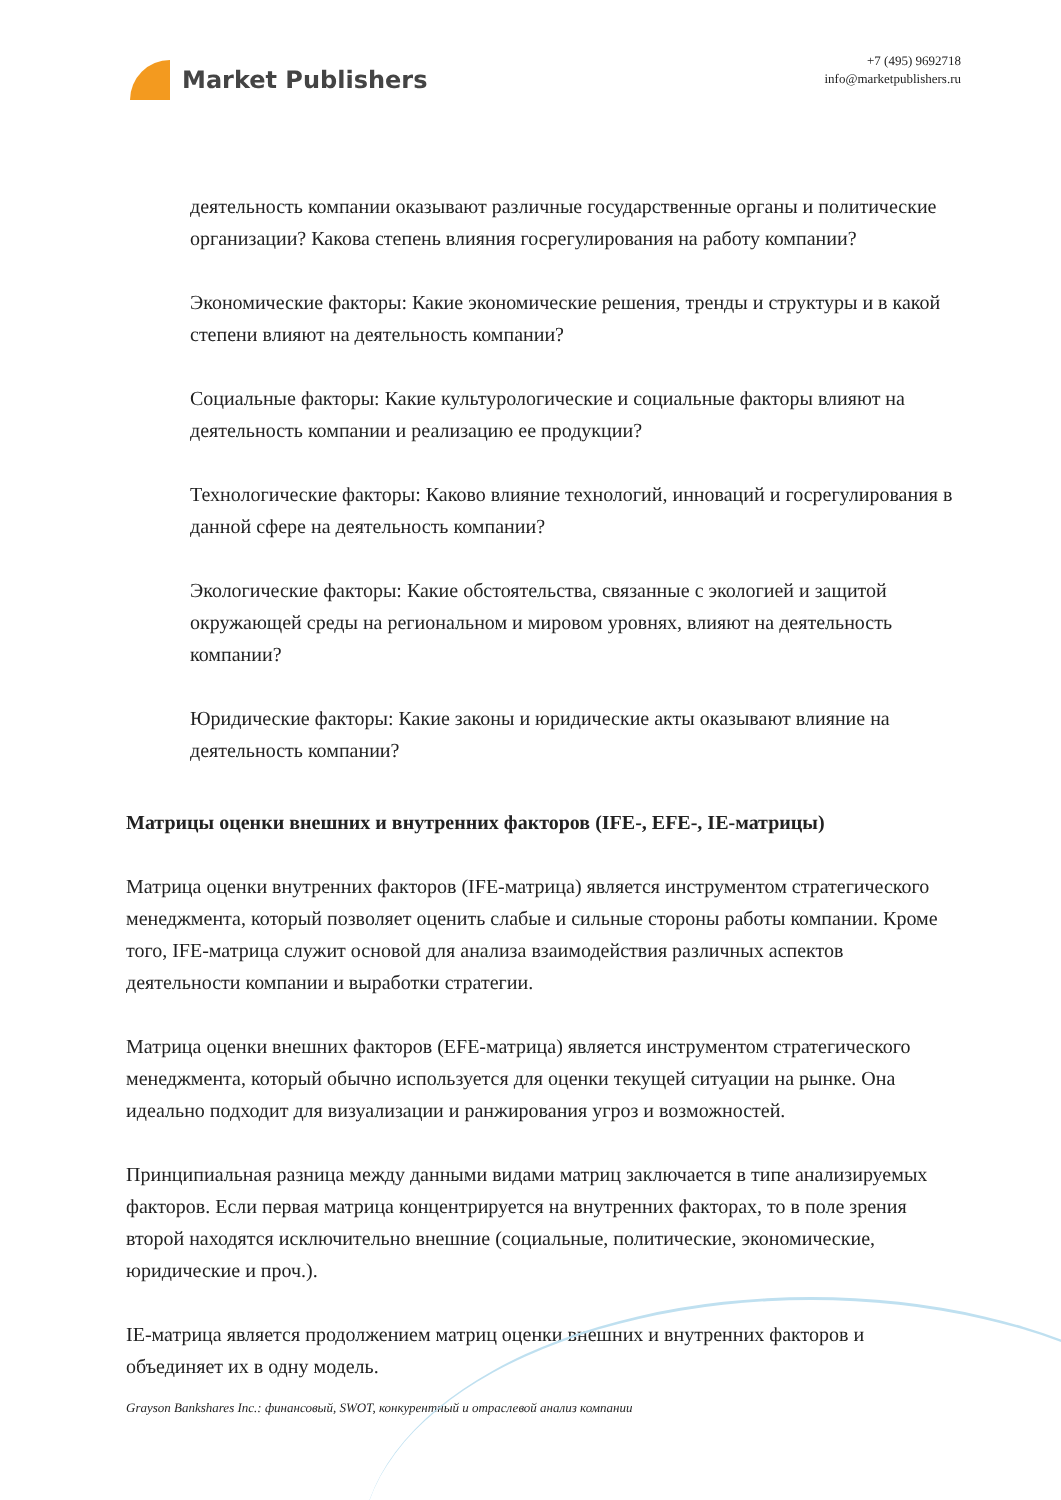Market Publishers
+7 (495) 9692718
info@marketpublishers.ru
деятельность компании оказывают различные государственные органы и политические организации? Какова степень влияния госрегулирования на работу компании?
Экономические факторы: Какие экономические решения, тренды и структуры и в какой степени влияют на деятельность компании?
Социальные факторы: Какие культурологические и социальные факторы влияют на деятельность компании и реализацию ее продукции?
Технологические факторы: Каково влияние технологий, инноваций и госрегулирования в данной сфере на деятельность компании?
Экологические факторы: Какие обстоятельства, связанные с экологией и защитой окружающей среды на региональном и мировом уровнях, влияют на деятельность компании?
Юридические факторы: Какие законы и юридические акты оказывают влияние на деятельность компании?
Матрицы оценки внешних и внутренних факторов (IFE-, EFE-, IE-матрицы)
Матрица оценки внутренних факторов (IFE-матрица) является инструментом стратегического менеджмента, который позволяет оценить слабые и сильные стороны работы компании. Кроме того, IFE-матрица служит основой для анализа взаимодействия различных аспектов деятельности компании и выработки стратегии.
Матрица оценки внешних факторов (EFE-матрица) является инструментом стратегического менеджмента, который обычно используется для оценки текущей ситуации на рынке. Она идеально подходит для визуализации и ранжирования угроз и возможностей.
Принципиальная разница между данными видами матриц заключается в типе анализируемых факторов. Если первая матрица концентрируется на внутренних факторах, то в поле зрения второй находятся исключительно внешние (социальные, политические, экономические, юридические и проч.).
IE-матрица является продолжением матриц оценки внешних и внутренних факторов и объединяет их в одну модель.
Grayson Bankshares Inc.: финансовый, SWOT, конкурентный и отраслевой анализ компании